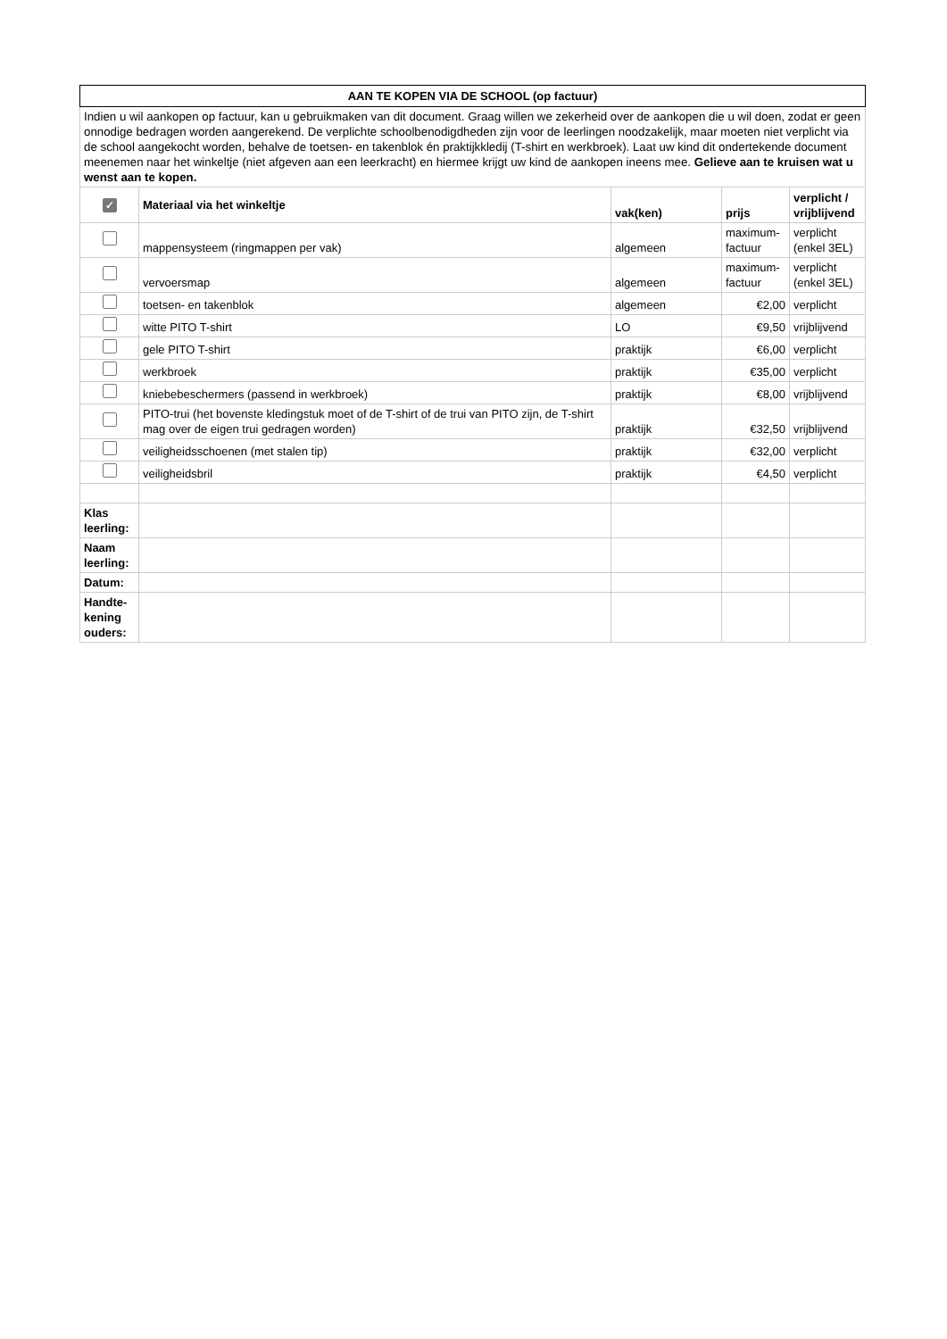| AAN TE KOPEN VIA DE SCHOOL (op factuur) | | | | |
| Indien u wil aankopen op factuur, kan u gebruikmaken van dit document. Graag willen we zekerheid over de aankopen die u wil doen, zodat er geen onnodige bedragen worden aangerekend. De verplichte schoolbenodigdheden zijn voor de leerlingen noodzakelijk, maar moeten niet verplicht via de school aangekocht worden, behalve de toetsen- en takenblok én praktijkkledij (T-shirt en werkbroek). Laat uw kind dit ondertekende document meenemen naar het winkeltje (niet afgeven aan een leerkracht) en hiermee krijgt uw kind de aankopen ineens mee. Gelieve aan te kruisen wat u wenst aan te kopen. | | | | |
| ✓ | Materiaal via het winkeltje | vak(ken) | prijs | verplicht / vrijblijvend |
| | mappensysteem (ringmappen per vak) | algemeen | maximum-factuur | verplicht (enkel 3EL) |
| | vervoersmap | algemeen | maximum-factuur | verplicht (enkel 3EL) |
| | toetsen- en takenblok | algemeen | €2,00 | verplicht |
| | witte PITO T-shirt | LO | €9,50 | vrijblijvend |
| | gele PITO T-shirt | praktijk | €6,00 | verplicht |
| | werkbroek | praktijk | €35,00 | verplicht |
| | kniebebeschermers (passend in werkbroek) | praktijk | €8,00 | vrijblijvend |
| | PITO-trui (het bovenste kledingstuk moet of de T-shirt of de trui van PITO zijn, de T-shirt mag over de eigen trui gedragen worden) | praktijk | €32,50 | vrijblijvend |
| | veiligheidsschoenen (met stalen tip) | praktijk | €32,00 | verplicht |
| | veiligheidsbril | praktijk | €4,50 | verplicht |
| Klas leerling: | | | | |
| Naam leerling: | | | | |
| Datum: | | | | |
| Handte-kening ouders: | | | | |